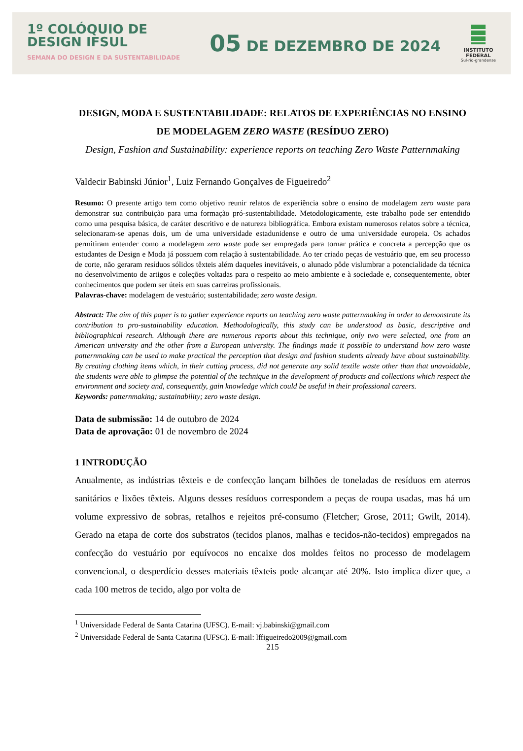1º COLÓQUIO DE
DESIGN IFSUL
SEMANA DO DESIGN E DA SUSTENTABILIDADE
05 DE DEZEMBRO DE 2024
INSTITUTO
FEDERAL
Sul-rio-grandense
DESIGN, MODA E SUSTENTABILIDADE: RELATOS DE EXPERIÊNCIAS NO ENSINO DE MODELAGEM ZERO WASTE (RESÍDUO ZERO)
Design, Fashion and Sustainability: experience reports on teaching Zero Waste Patternmaking
Valdecir Babinski Júnior<sup>1</sup>, Luiz Fernando Gonçalves de Figueiredo<sup>2</sup>
Resumo: O presente artigo tem como objetivo reunir relatos de experiência sobre o ensino de modelagem zero waste para demonstrar sua contribuição para uma formação pró-sustentabilidade. Metodologicamente, este trabalho pode ser entendido como uma pesquisa básica, de caráter descritivo e de natureza bibliográfica. Embora existam numerosos relatos sobre a técnica, selecionaram-se apenas dois, um de uma universidade estadunidense e outro de uma universidade europeia. Os achados permitiram entender como a modelagem zero waste pode ser empregada para tornar prática e concreta a percepção que os estudantes de Design e Moda já possuem com relação à sustentabilidade. Ao ter criado peças de vestuário que, em seu processo de corte, não geraram resíduos sólidos têxteis além daqueles inevitáveis, o alunado pôde vislumbrar a potencialidade da técnica no desenvolvimento de artigos e coleções voltadas para o respeito ao meio ambiente e à sociedade e, consequentemente, obter conhecimentos que podem ser úteis em suas carreiras profissionais.
Palavras-chave: modelagem de vestuário; sustentabilidade; zero waste design.
Abstract: The aim of this paper is to gather experience reports on teaching zero waste patternmaking in order to demonstrate its contribution to pro-sustainability education. Methodologically, this study can be understood as basic, descriptive and bibliographical research. Although there are numerous reports about this technique, only two were selected, one from an American university and the other from a European university. The findings made it possible to understand how zero waste patternmaking can be used to make practical the perception that design and fashion students already have about sustainability. By creating clothing items which, in their cutting process, did not generate any solid textile waste other than that unavoidable, the students were able to glimpse the potential of the technique in the development of products and collections which respect the environment and society and, consequently, gain knowledge which could be useful in their professional careers.
Keywords: patternmaking; sustainability; zero waste design.
Data de submissão: 14 de outubro de 2024
Data de aprovação: 01 de novembro de 2024
1 INTRODUÇÃO
Anualmente, as indústrias têxteis e de confecção lançam bilhões de toneladas de resíduos em aterros sanitários e lixões têxteis. Alguns desses resíduos correspondem a peças de roupa usadas, mas há um volume expressivo de sobras, retalhos e rejeitos pré-consumo (Fletcher; Grose, 2011; Gwilt, 2014). Gerado na etapa de corte dos substratos (tecidos planos, malhas e tecidos-não-tecidos) empregados na confecção do vestuário por equívocos no encaixe dos moldes feitos no processo de modelagem convencional, o desperdício desses materiais têxteis pode alcançar até 20%. Isto implica dizer que, a cada 100 metros de tecido, algo por volta de
<sup>1</sup> Universidade Federal de Santa Catarina (UFSC). E-mail: vj.babinski@gmail.com
<sup>2</sup> Universidade Federal de Santa Catarina (UFSC). E-mail: lffigueiredo2009@gmail.com
215